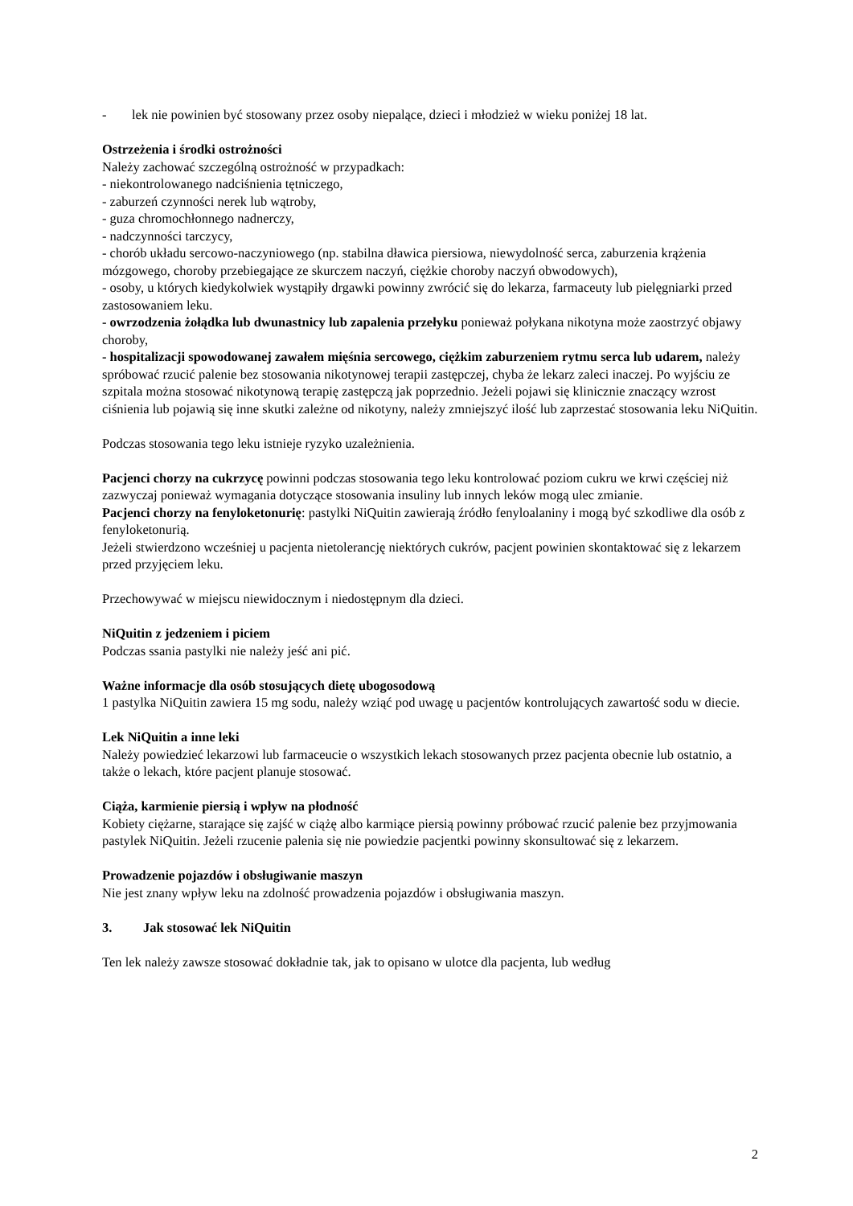- lek nie powinien być stosowany przez osoby niepalące, dzieci i młodzież w wieku poniżej 18 lat.
Ostrzeżenia i środki ostrożności
Należy zachować szczególną ostrożność w przypadkach:
- niekontrolowanego nadciśnienia tętniczego,
- zaburzeń czynności nerek lub wątroby,
- guza chromochłonnego nadnerczy,
- nadczynności tarczycy,
- chorób układu sercowo-naczyniowego (np. stabilna dławica piersiowa, niewydolność serca, zaburzenia krążenia mózgowego, choroby przebiegające ze skurczem naczyń, ciężkie choroby naczyń obwodowych),
- osoby, u których kiedykolwiek wystąpiły drgawki powinny zwrócić się do lekarza, farmaceuty lub pielęgniarki przed zastosowaniem leku.
- owrzodzenia żołądka lub dwunastnicy lub zapalenia przełyku ponieważ połykana nikotyna może zaostrzyć objawy choroby,
- hospitalizacji spowodowanej zawałem mięśnia sercowego, ciężkim zaburzeniem rytmu serca lub udarem, należy spróbować rzucić palenie bez stosowania nikotynowej terapii zastępczej, chyba że lekarz zaleci inaczej. Po wyjściu ze szpitala można stosować nikotynową terapię zastępczą jak poprzednio. Jeżeli pojawi się klinicznie znaczący wzrost ciśnienia lub pojawią się inne skutki zależne od nikotyny, należy zmniejszyć ilość lub zaprzestać stosowania leku NiQuitin.
Podczas stosowania tego leku istnieje ryzyko uzależnienia.
Pacjenci chorzy na cukrzycę powinni podczas stosowania tego leku kontrolować poziom cukru we krwi częściej niż zazwyczaj ponieważ wymagania dotyczące stosowania insuliny lub innych leków mogą ulec zmianie.
Pacjenci chorzy na fenyloketonurię: pastylki NiQuitin zawierają źródło fenyloalaniny i mogą być szkodliwe dla osób z fenyloketonurią.
Jeżeli stwierdzono wcześniej u pacjenta nietolerancję niektórych cukrów, pacjent powinien skontaktować się z lekarzem przed przyjęciem leku.
Przechowywać w miejscu niewidocznym i niedostępnym dla dzieci.
NiQuitin z jedzeniem i piciem
Podczas ssania pastylki nie należy jeść ani pić.
Ważne informacje dla osób stosujących dietę ubogosodową
1 pastylka NiQuitin zawiera 15 mg sodu, należy wziąć pod uwagę u pacjentów kontrolujących zawartość sodu w diecie.
Lek NiQuitin a inne leki
Należy powiedzieć lekarzowi lub farmaceucie o wszystkich lekach stosowanych przez pacjenta obecnie lub ostatnio, a także o lekach, które pacjent planuje stosować.
Ciąża, karmienie piersią i wpływ na płodność
Kobiety ciężarne, starające się zajść w ciążę albo karmiące piersią powinny próbować rzucić palenie bez przyjmowania pastylek NiQuitin. Jeżeli rzucenie palenia się nie powiedzie pacjentki powinny skonsultować się z lekarzem.
Prowadzenie pojazdów i obsługiwanie maszyn
Nie jest znany wpływ leku na zdolność prowadzenia pojazdów i obsługiwania maszyn.
3. Jak stosować lek NiQuitin
Ten lek należy zawsze stosować dokładnie tak, jak to opisano w ulotce dla pacjenta, lub według
2